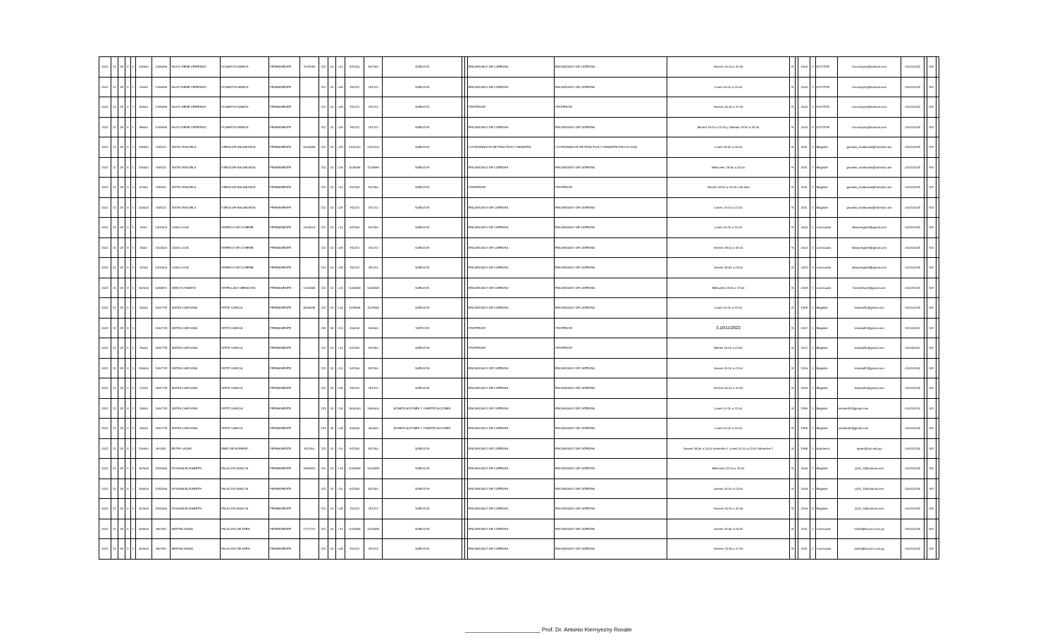| 2022 | 11 | 28 | 4 | 1 | 116000 | 1259496 | HUGO RENE CEFERINO | OCAMPOS RAMOS | PERMANENTE | 3175786 | 111 | 10 | L10 | 922150 | 922150 | SUELDOS | | | ENCARGADO DE CATEDRA | ENCARGADO DE CATEDRA | Viernes 20:10 a 22:00 | N | | 2000 | 1 | DOCTOR | hrocampos@hotmail.com | 01/01/2018 | | NO | |
| 2022 | 11 | 28 | 4 | 1 | 24000 | 1259496 | HUGO RENE CEFERINO | OCAMPOS RAMOS | PERMANENTE | | 111 | 10 | L08 | 751212 | 751212 | SUELDOS | | | ENCARGADO DE CATEDRA | ENCARGADO DE CATEDRA | Lunes 20:10 a 22:00 | N | | 2000 | 1 | DOCTOR | hrocampos@hotmail.com | 01/01/2018 | | NO | |
| 2022 | 11 | 28 | 4 | 1 | 80000 | 1259496 | HUGO RENE CEFERINO | OCAMPOS RAMOS | PERMANENTE | | 111 | 10 | L08 | 751212 | 751212 | SUELDOS | | | PROFESOR | PROFESOR | Viernes 15:40 a 17:40 | N | | 2000 | 1 | DOCTOR | hrocampos@hotmail.com | 01/01/2018 | | NO | |
| 2022 | 11 | 28 | 4 | 1 | 88000 | 1259496 | HUGO RENE CEFERINO | OCAMPOS RAMOS | PERMANENTE | | 111 | 10 | L08 | 751212 | 751212 | SUELDOS | | | ENCARGADO DE CATEDRA | ENCARGADO DE CATEDRA | Martes 19:20 a 22:00 y Sábado 13:30 a 15:30 | N | | 2000 | 4 | DOCTOR | hrocampos@hotmail.com | 01/01/2018 | | NO | |
| 2022 | 11 | 28 | 4 | 1 | 118000 | 918120 | SIXTA GRACIELA | OJEDA DE HALABURDA | PERMANENTE | 5004498 | 111 | 10 | L29 | 2201200 | 2201200 | SUELDOS | | | COORDINADOR DE PRÁCTICA Y PASANTÍA | COORDINADOR DE PRÁCTICA Y PASANTÍA PSICOLOGÍA | Lunes 18:00 a 20:00 | N | | 2011 | 1 | Magister | graciela_halaburda@hotmail.com | 01/01/2018 | | NO | |
| 2022 | 11 | 28 | 4 | 1 | 119000 | 918120 | SIXTA GRACIELA | OJEDA DE HALABURDA | PERMANENTE | | 111 | 10 | L16 | 1129936 | 1129936 | SUELDOS | | | ENCARGADO DE CATEDRA | ENCARGADO DE CATEDRA | Miércoles: 18:00 a 20:00 | N | | 2011 | 1 | Magister | graciela_halaburda@hotmail.com | 01/01/2018 | | NO | |
| 2022 | 11 | 28 | 4 | 1 | 67000 | 918120 | SIXTA GRACIELA | OJEDA DE HALABURDA | PERMANENTE | | 111 | 10 | L10 | 922150 | 922150 | SUELDOS | | | PROFESOR | PROFESOR | Viernes 18:00 a 22:00 c/15 días | N | | 2011 | 1 | Magister | graciela_halaburda@hotmail.com | 01/01/2018 | | NO | |
| 2022 | 11 | 28 | 4 | 1 | 104000 | 918120 | SIXTA GRACIELA | OJEDA DE HALABURDA | PERMANENTE | | 111 | 10 | L08 | 751212 | 751212 | SUELDOS | | | ENCARGADO DE CATEDRA | ENCARGADO DE CATEDRA | Lunes: 20:10 a 22:00 | N | | 2011 | 1 | Magister | graciela_halaburda@hotmail.com | 01/01/2018 | | NO | |
| 2022 | 11 | 28 | 4 | 1 | 9000 | 1402404 | LIDIA LUCIA | ORREGO DE COHENE | PERMANENTE | 2424574 | 111 | 10 | L10 | 922150 | 922150 | SUELDOS | | | ENCARGADO DE CATEDRA | ENCARGADO DE CATEDRA | Lunes 20:10 a 22:00 | N | | 2004 | 1 | Licenciado | lidiaorrego64@gmail.com | 01/01/2018 | | NO | |
| 2022 | 11 | 28 | 4 | 1 | 8000 | 1402404 | LIDIA LUCIA | ORREGO DE COHENE | PERMANENTE | | 111 | 10 | L08 | 751212 | 751212 | SUELDOS | | | ENCARGADO DE CATEDRA | ENCARGADO DE CATEDRA | Viernes 18:00 a 19:20 | N | | 2004 | 4 | Licenciado | lidiaorrego64@gmail.com | 01/01/2018 | | NO | |
| 2022 | 11 | 28 | 4 | 1 | 11000 | 1402404 | LIDIA LUCIA | ORREGO DE COHENE | PERMANENTE | | 111 | 10 | L08 | 751212 | 751212 | SUELDOS | | | ENCARGADO DE CATEDRA | ENCARGADO DE CATEDRA | Jueves 18:00 a 20:00 | N | | 2004 | 3 | Licenciado | lidiaorrego64@gmail.com | 01/01/2018 | | NO | |
| 2022 | 11 | 28 | 4 | 1 | 162000 | 4083872 | DERLYS RAMÓN | ORTELLADO MENDOZA | PERMANENTE | 1020558 | 111 | 10 | L13 | 1020558 | 1020558 | SUELDOS | | | ENCARGADO DE CATEDRA | ENCARGADO DE CATEDRA | Miércoles 13:30 a 17:00 | N | | 2018 | 1 | Licenciado | frozenshore@gmail.com | 01/07/2019 | | NO | |
| 2022 | 11 | 28 | 4 | 1 | 26000 | 1967778 | SINTIA CAROLINA | ORTIZ GARCIA | PERMANENTE | 5825448 | 111 | 10 | L16 | 1129936 | 1129936 | SUELDOS | | | ENCARGADO DE CATEDRA | ENCARGADO DE CATEDRA | Lunes 20:10 a 22:00 | N | | 1999 | 1 | Magister | sintoka81@gmail.com | 01/01/2018 | | NO | |
| 2022 | 11 | 28 | 4 | 1 | | 1967778 | SINTIA CAROLINA | ORTIZ GARCIA | PERMANENTE | | 232 | 30 | L10 | 200000 | 200000 | VIÁTICOS | | | PROFESOR | PROFESOR | 3,10/11/2022 | N | | 2022 | 1 | Magister | sintoka81@gmail.com | 31/10/2022 | | NO | |
| 2022 | 11 | 28 | 4 | 1 | 75000 | 1967778 | SINTIA CAROLINA | ORTIZ GARCIA | PERMANENTE | | 111 | 10 | L10 | 922150 | 922150 | SUELDOS | | | PROFESOR | PROFESOR | Martes 20:10 a 22:00 | N | | 2022 | 1 | Magister | sintoka81@gmail.com | 01/03/2022 | | NO | |
| 2022 | 11 | 28 | 4 | 1 | 146000 | 1967778 | SINTIA CAROLINA | ORTIZ GARCIA | PERMANENTE | | 111 | 10 | L10 | 922150 | 922150 | SUELDOS | | | ENCARGADO DE CATEDRA | ENCARGADO DE CATEDRA | Jueves 20:10 a 22:00 | N | | 2016 | 1 | Magister | sintoka81@gmail.com | 01/01/2018 | | NO | |
| 2022 | 11 | 28 | 4 | 1 | 27000 | 1967778 | SINTIA CAROLINA | ORTIZ GARCIA | PERMANENTE | | 111 | 10 | L08 | 751212 | 751212 | SUELDOS | | | ENCARGADO DE CATEDRA | ENCARGADO DE CATEDRA | Viernes 20:10 a 22:00 | N | | 2016 | 1 | Magister | sintoka81@gmail.com | 01/01/2018 | | NO | |
| 2022 | 11 | 28 | 4 | 1 | 26000 | 1967778 | SINTIA CAROLINA | ORTIZ GARCIA | PERMANENTE | | 133 | 10 | L16 | 1500000 | 1500000 | BONIFICACIONES Y GRATIFICACIONES | | | ENCARGADO DE CATEDRA | ENCARGADO DE CATEDRA | Lunes 20:10 a 22:00 | N | | 1999 | 1 | Magister | sintoka81@gmail.com | 01/01/2018 | | NO | |
| 2022 | 11 | 28 | 4 | 1 | 26000 | 1967778 | SINTIA CAROLINA | ORTIZ GARCIA | PERMANENTE | | 133 | 30 | L16 | 400000 | 400000 | BONIFICACIONES Y GRATIFICACIONES | | | ENCARGADO DE CATEDRA | ENCARGADO DE CATEDRA | Lunes 20:10 a 22:00 | N | | 1999 | 1 | Magister | sintoka81@gmail.com | 01/01/2018 | | NO | |
| 2022 | 11 | 28 | 4 | 1 | 116000 | 807041 | EDITH LAURA | PAEZ DE MORENO | PERMANENTE | 922150 | 111 | 10 | L10 | 922150 | 922150 | SUELDOS | | | ENCARGADO DE CATEDRA | ENCARGADO DE CATEDRA | Jueves 18:00 a 20:00 semestre 1 Lunes 20:10 a 22:00 Semestre 2 | N | | 1998 | 1 | Arquitecto | epaez@uni.edu.py | 01/01/2018 | | NO | |
| 2022 | 11 | 28 | 4 | 1 | 162000 | 3182056 | ROXANA ELIZABETH | PALACIOS AVALOS | PERMANENTE | 2693920 | 111 | 10 | L13 | 1020558 | 1020558 | SUELDOS | | | ENCARGADO DE CATEDRA | ENCARGADO DE CATEDRA | Miércoles 20:10 a 22:00 | N | | 2006 | 1 | Magister | rp23_1@hotmail.com | 01/01/2018 | | NO | |
| 2022 | 11 | 28 | 4 | 1 | 146000 | 3182056 | ROXANA ELIZABETH | PALACIOS AVALOS | PERMANENTE | | 111 | 10 | L10 | 922150 | 922150 | SUELDOS | | | ENCARGADO DE CATEDRA | ENCARGADO DE CATEDRA | Jueves 20:10 a 22:00 | N | | 2006 | 1 | Magister | rp23_1@hotmail.com | 01/01/2018 | | NO | |
| 2022 | 11 | 28 | 4 | 1 | 152000 | 3182056 | ROXANA ELIZABETH | PALACIOS AVALOS | PERMANENTE | | 111 | 10 | L08 | 751212 | 751212 | SUELDOS | | | ENCARGADO DE CATEDRA | ENCARGADO DE CATEDRA | Viernes 20:10 a 22:00 | N | | 2006 | 5 | Magister | rp23_1@hotmail.com | 01/01/2018 | | NO | |
| 2022 | 11 | 28 | 4 | 1 | 164000 | 852784 | MIRTHA DIANA | PALACIOS DE AZEN | PERMANENTE | 1771770 | 111 | 10 | L13 | 1020558 | 1020558 | SUELDOS | | | ENCARGADO DE CATEDRA | ENCARGADO DE CATEDRA | Jueves 13:30 a 15:30 | N | | 2011 | 1 | Licenciado | mirthi@itacom.com.py | 01/01/2018 | | NO | |
| 2022 | 11 | 28 | 4 | 1 | 154000 | 852784 | MIRTHA DIANA | PALACIOS DE AZEN | PERMANENTE | | 111 | 10 | L08 | 751212 | 751212 | SUELDOS | | | ENCARGADO DE CATEDRA | ENCARGADO DE CATEDRA | Viernes 13:30 a 17:00 | N | | 2011 | 1 | Licenciado | mirthi@itacom.com.py | 01/01/2018 | | NO | |
________________________ Prof. Dr. Antonio Kiernyezny Rovate